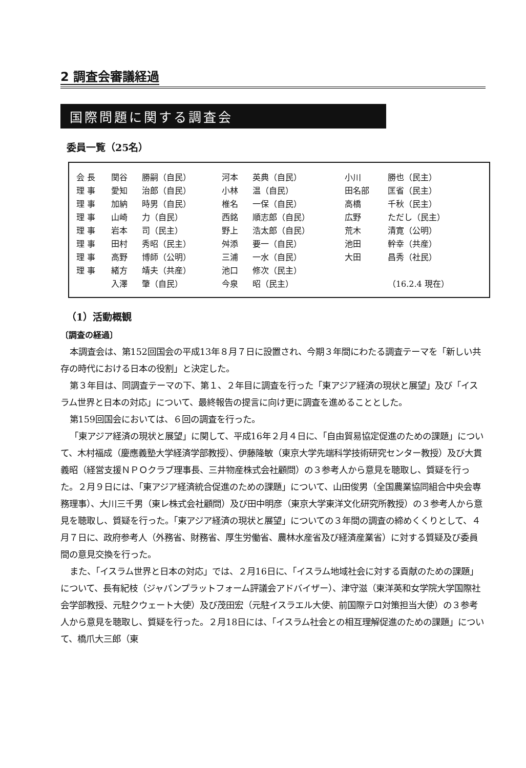2 調査会審議経過
国際問題に関する調査会
委員一覧（25名）
| 会 長 | 関谷 | 勝嗣（自民） | 河本 | 英典（自民） | 小川 | 勝也（民主） |
| 理 事 | 愛知 | 治郎（自民） | 小林 | 温（自民） | 田名部 | 匡省（民主） |
| 理 事 | 加納 | 時男（自民） | 椎名 | 一保（自民） | 高橋 | 千秋（民主） |
| 理 事 | 山崎 | 力（自民） | 西銘 | 順志郎（自民） | 広野 | ただし（民主） |
| 理 事 | 岩本 | 司（民主） | 野上 | 浩太郎（自民） | 荒木 | 清寛（公明） |
| 理 事 | 田村 | 秀昭（民主） | 舛添 | 要一（自民） | 池田 | 幹幸（共産） |
| 理 事 | 高野 | 博師（公明） | 三浦 | 一水（自民） | 大田 | 昌秀（社民） |
| 理 事 | 緒方 | 靖夫（共産） | 池口 | 修次（民主） | | |
| | 入澤 | 肇（自民） | 今泉 | 昭（民主） | | （16.2.4 現在） |
（1）活動概観
〔調査の経過〕
本調査会は、第152回国会の平成13年８月７日に設置され、今期３年間にわたる調査テーマを「新しい共存の時代における日本の役割」と決定した。
第３年目は、同調査テーマの下、第１、２年目に調査を行った「東アジア経済の現状と展望」及び「イスラム世界と日本の対応」について、最終報告の提言に向け更に調査を進めることとした。
第159回国会においては、６回の調査を行った。
「東アジア経済の現状と展望」に関して、平成16年２月４日に、「自由貿易協定促進のための課題」について、木村福成（慶應義塾大学経済学部教授）、伊藤隆敏（東京大学先端科学技術研究センター教授）及び大貫義昭（経営支援ＮＰＯクラブ理事長、三井物産株式会社顧問）の３参考人から意見を聴取し、質疑を行った。２月９日には、「東アジア経済統合促進のための課題」について、山田俊男（全国農業協同組合中央会専務理事）、大川三千男（東レ株式会社顧問）及び田中明彦（東京大学東洋文化研究所教授）の３参考人から意見を聴取し、質疑を行った。「東アジア経済の現状と展望」についての３年間の調査の締めくくりとして、４月７日に、政府参考人（外務省、財務省、厚生労働省、農林水産省及び経済産業省）に対する質疑及び委員間の意見交換を行った。
また、「イスラム世界と日本の対応」では、２月16日に、「イスラム地域社会に対する貢献のための課題」について、長有紀枝（ジャパンプラットフォーム評議会アドバイザー）、津守滋（東洋英和女学院大学国際社会学部教授、元駐クウェート大使）及び茂田宏（元駐イスラエル大使、前国際テロ対策担当大使）の３参考人から意見を聴取し、質疑を行った。２月18日には、「イスラム社会との相互理解促進のための課題」について、橋爪大三郎（東